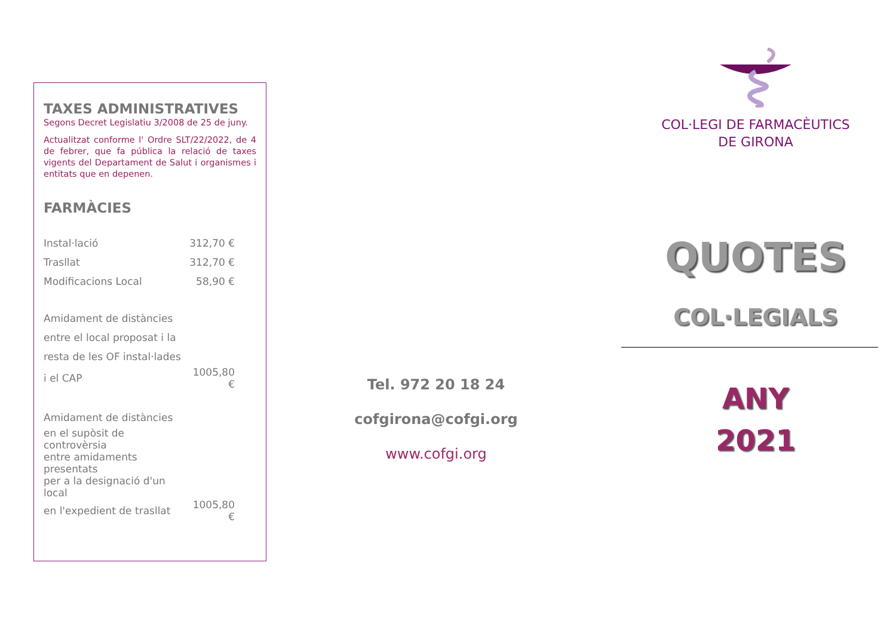TAXES ADMINISTRATIVES
Segons Decret Legislatiu 3/2008 de 25 de juny.
Actualitzat conforme l' Ordre SLT/22/2022, de 4 de febrer, que fa pública la relació de taxes vigents del Departament de Salut i organismes i entitats que en depenen.
FARMÀCIES
| Instal·lació | 312,70 € |
| Trasllat | 312,70 € |
| Modificacions Local | 58,90 € |
| Amidament de distàncies | |
| entre el local proposat i la | |
| resta de les OF instal·lades | |
| i el CAP | 1005,80 € |
| Amidament de distàncies | |
| en el supòsit de controvèrsia | |
| entre amidaments presentats | |
| per a la designació d'un local | |
| en l'expedient de trasllat | 1005,80 € |
Tel. 972 20 18 24
cofgirona@cofgi.org
www.cofgi.org
COL·LEGI DE FARMACÈUTICS
DE GIRONA
QUOTES
COL·LEGIALS
ANY
2021